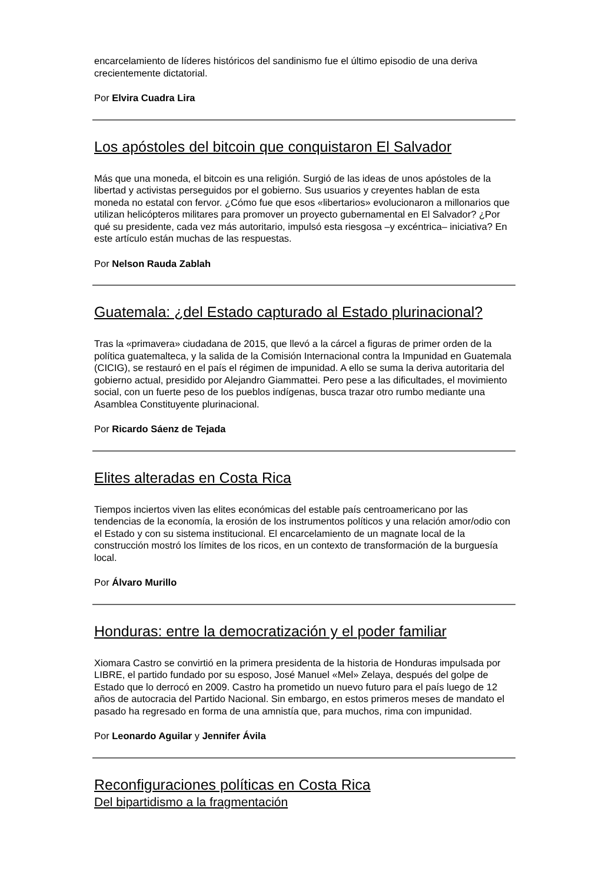encarcelamiento de líderes históricos del sandinismo fue el último episodio de una deriva crecientemente dictatorial.
Por Elvira Cuadra Lira
Los apóstoles del bitcoin que conquistaron El Salvador
Más que una moneda, el bitcoin es una religión. Surgió de las ideas de unos apóstoles de la libertad y activistas perseguidos por el gobierno. Sus usuarios y creyentes hablan de esta moneda no estatal con fervor. ¿Cómo fue que esos «libertarios» evolucionaron a millonarios que utilizan helicópteros militares para promover un proyecto gubernamental en El Salvador? ¿Por qué su presidente, cada vez más autoritario, impulsó esta riesgosa –y excéntrica– iniciativa? En este artículo están muchas de las respuestas.
Por Nelson Rauda Zablah
Guatemala: ¿del Estado capturado al Estado plurinacional?
Tras la «primavera» ciudadana de 2015, que llevó a la cárcel a figuras de primer orden de la política guatemalteca, y la salida de la Comisión Internacional contra la Impunidad en Guatemala (CICIG), se restauró en el país el régimen de impunidad. A ello se suma la deriva autoritaria del gobierno actual, presidido por Alejandro Giammattei. Pero pese a las dificultades, el movimiento social, con un fuerte peso de los pueblos indígenas, busca trazar otro rumbo mediante una Asamblea Constituyente plurinacional.
Por Ricardo Sáenz de Tejada
Elites alteradas en Costa Rica
Tiempos inciertos viven las elites económicas del estable país centroamericano por las tendencias de la economía, la erosión de los instrumentos políticos y una relación amor/odio con el Estado y con su sistema institucional. El encarcelamiento de un magnate local de la construcción mostró los límites de los ricos, en un contexto de transformación de la burguesía local.
Por Álvaro Murillo
Honduras: entre la democratización y el poder familiar
Xiomara Castro se convirtió en la primera presidenta de la historia de Honduras impulsada por LIBRE, el partido fundado por su esposo, José Manuel «Mel» Zelaya, después del golpe de Estado que lo derrocó en 2009. Castro ha prometido un nuevo futuro para el país luego de 12 años de autocracia del Partido Nacional. Sin embargo, en estos primeros meses de mandato el pasado ha regresado en forma de una amnistía que, para muchos, rima con impunidad.
Por Leonardo Aguilar y Jennifer Ávila
Reconfiguraciones políticas en Costa Rica
Del bipartidismo a la fragmentación